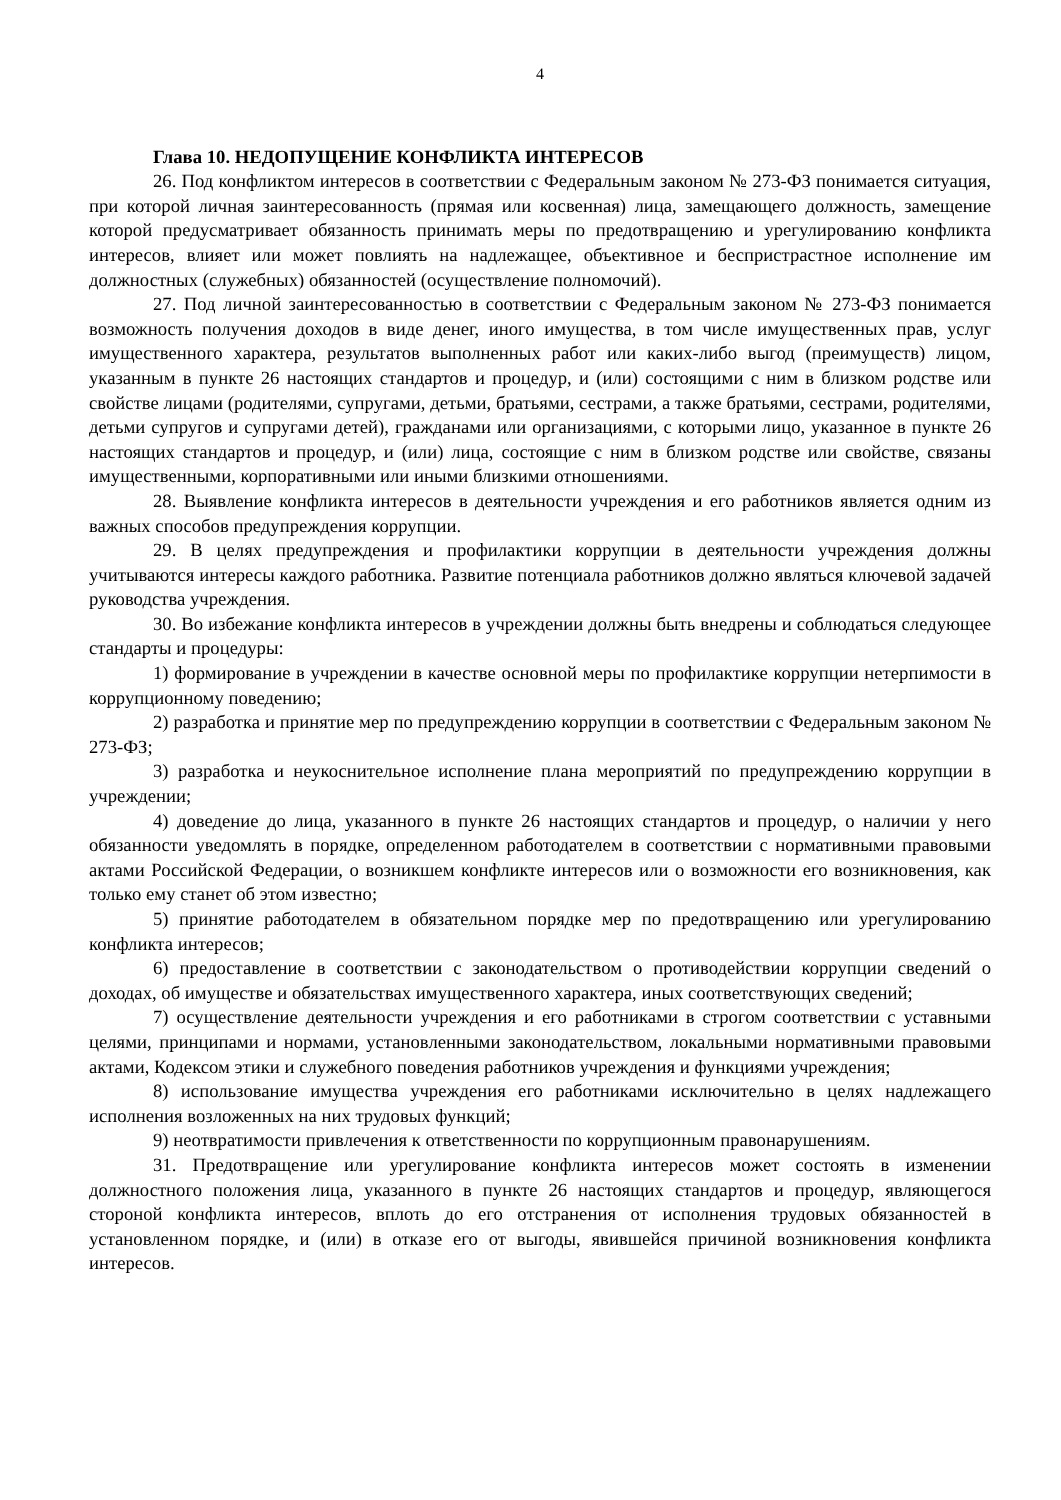4
Глава 10. НЕДОПУЩЕНИЕ КОНФЛИКТА ИНТЕРЕСОВ
26. Под конфликтом интересов в соответствии с Федеральным законом № 273-ФЗ понимается ситуация, при которой личная заинтересованность (прямая или косвенная) лица, замещающего должность, замещение которой предусматривает обязанность принимать меры по предотвращению и урегулированию конфликта интересов, влияет или может повлиять на надлежащее, объективное и беспристрастное исполнение им должностных (служебных) обязанностей (осуществление полномочий).
27. Под личной заинтересованностью в соответствии с Федеральным законом № 273-ФЗ понимается возможность получения доходов в виде денег, иного имущества, в том числе имущественных прав, услуг имущественного характера, результатов выполненных работ или каких-либо выгод (преимуществ) лицом, указанным в пункте 26 настоящих стандартов и процедур, и (или) состоящими с ним в близком родстве или свойстве лицами (родителями, супругами, детьми, братьями, сестрами, а также братьями, сестрами, родителями, детьми супругов и супругами детей), гражданами или организациями, с которыми лицо, указанное в пункте 26 настоящих стандартов и процедур, и (или) лица, состоящие с ним в близком родстве или свойстве, связаны имущественными, корпоративными или иными близкими отношениями.
28. Выявление конфликта интересов в деятельности учреждения и его работников является одним из важных способов предупреждения коррупции.
29. В целях предупреждения и профилактики коррупции в деятельности учреждения должны учитываются интересы каждого работника. Развитие потенциала работников должно являться ключевой задачей руководства учреждения.
30. Во избежание конфликта интересов в учреждении должны быть внедрены и соблюдаться следующее стандарты и процедуры:
1) формирование в учреждении в качестве основной меры по профилактике коррупции нетерпимости в коррупционному поведению;
2) разработка и принятие мер по предупреждению коррупции в соответствии с Федеральным законом № 273-ФЗ;
3) разработка и неукоснительное исполнение плана мероприятий по предупреждению коррупции в учреждении;
4) доведение до лица, указанного в пункте 26 настоящих стандартов и процедур, о наличии у него обязанности уведомлять в порядке, определенном работодателем в соответствии с нормативными правовыми актами Российской Федерации, о возникшем конфликте интересов или о возможности его возникновения, как только ему станет об этом известно;
5) принятие работодателем в обязательном порядке мер по предотвращению или урегулированию конфликта интересов;
6) предоставление в соответствии с законодательством о противодействии коррупции сведений о доходах, об имуществе и обязательствах имущественного характера, иных соответствующих сведений;
7) осуществление деятельности учреждения и его работниками в строгом соответствии с уставными целями, принципами и нормами, установленными законодательством, локальными нормативными правовыми актами, Кодексом этики и служебного поведения работников учреждения и функциями учреждения;
8) использование имущества учреждения его работниками исключительно в целях надлежащего исполнения возложенных на них трудовых функций;
9) неотвратимости привлечения к ответственности по коррупционным правонарушениям.
31. Предотвращение или урегулирование конфликта интересов может состоять в изменении должностного положения лица, указанного в пункте 26 настоящих стандартов и процедур, являющегося стороной конфликта интересов, вплоть до его отстранения от исполнения трудовых обязанностей в установленном порядке, и (или) в отказе его от выгоды, явившейся причиной возникновения конфликта интересов.